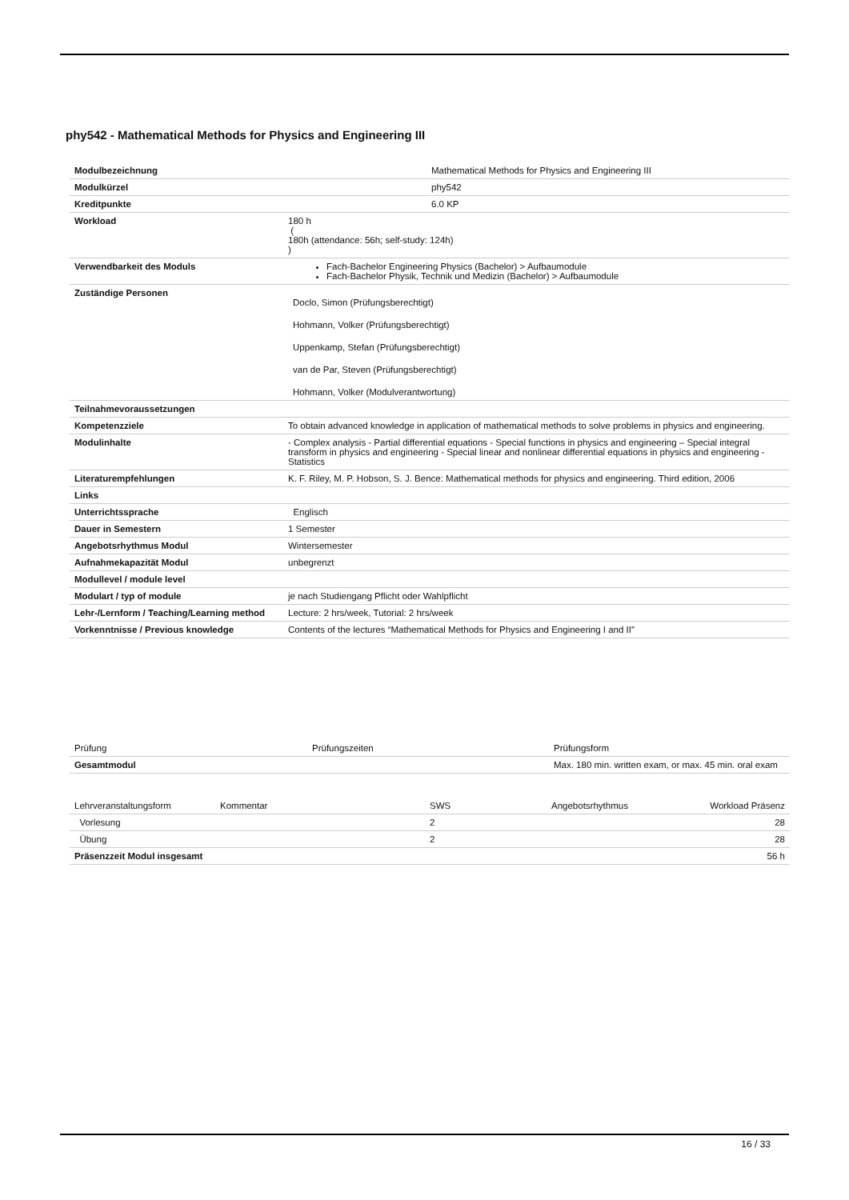phy542 - Mathematical Methods for Physics and Engineering III
| Modulbezeichnung | Mathematical Methods for Physics and Engineering III |
| Modulkürzel | phy542 |
| Kreditpunkte | 6.0 KP |
| Workload | 180 h ( 180h (attendance: 56h; self-study: 124h) ) |
| Verwendbarkeit des Moduls | Fach-Bachelor Engineering Physics (Bachelor) > Aufbaumodule Fach-Bachelor Physik, Technik und Medizin (Bachelor) > Aufbaumodule |
| Zuständige Personen | Doclo, Simon (Prüfungsberechtigt) Hohmann, Volker (Prüfungsberechtigt) Uppenkamp, Stefan (Prüfungsberechtigt) van de Par, Steven (Prüfungsberechtigt) Hohmann, Volker (Modulverantwortung) |
| Teilnahmevoraussetzungen | |
| Kompetenzziele | To obtain advanced knowledge in application of mathematical methods to solve problems in physics and engineering. |
| Modulinhalte | - Complex analysis - Partial differential equations - Special functions in physics and engineering – Special integral transform in physics and engineering - Special linear and nonlinear differential equations in physics and engineering - Statistics |
| Literaturempfehlungen | K. F. Riley, M. P. Hobson, S. J. Bence: Mathematical methods for physics and engineering. Third edition, 2006 |
| Links | |
| Unterrichtssprache | Englisch |
| Dauer in Semestern | 1 Semester |
| Angebotsrhythmus Modul | Wintersemester |
| Aufnahmekapazität Modul | unbegrenzt |
| Modullevel / module level | |
| Modulart / typ of module | je nach Studiengang Pflicht oder Wahlpflicht |
| Lehr-/Lernform / Teaching/Learning method | Lecture: 2 hrs/week, Tutorial: 2 hrs/week |
| Vorkenntnisse / Previous knowledge | Contents of the lectures “Mathematical Methods for Physics and Engineering I and II” |
| Prüfung | Prüfungszeiten | Prüfungsform |
| Gesamtmodul | | Max. 180 min. written exam, or max. 45 min. oral exam |
| Lehrveranstaltungsform | Kommentar | SWS | Angebotsrhythmus | Workload Präsenz |
| Vorlesung | | 2 | | 28 |
| Übung | | 2 | | 28 |
| Präsenzzeit Modul insgesamt | | | | 56 h |
16 / 33